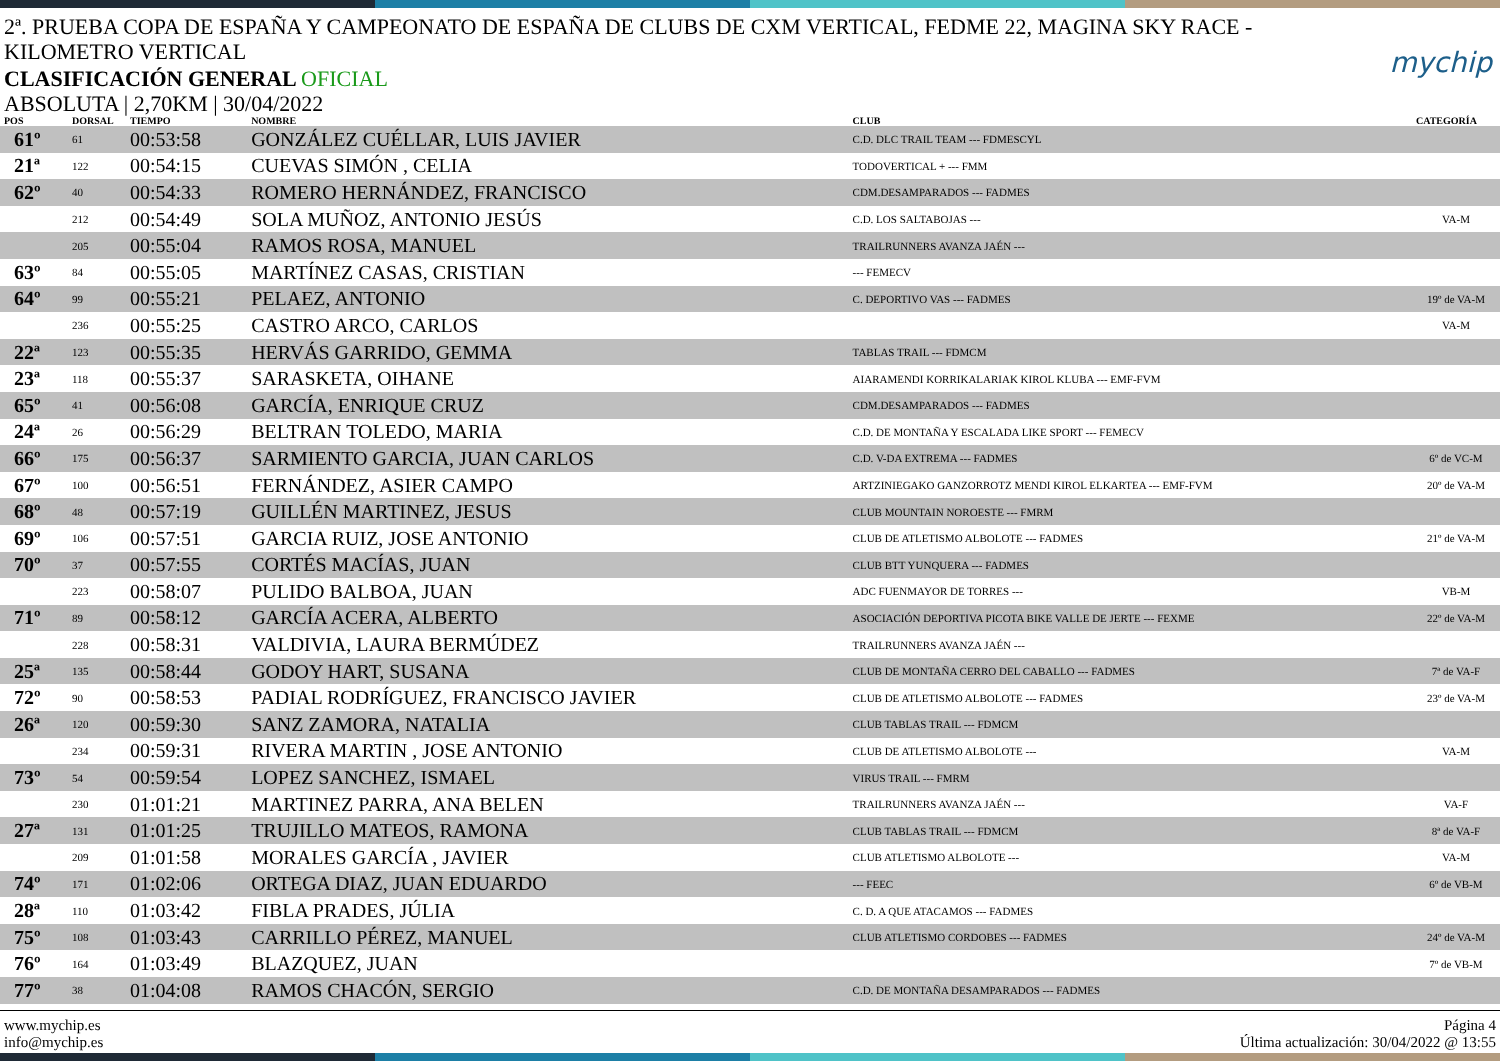2ª. PRUEBA COPA DE ESPAÑA Y CAMPEONATO DE ESPAÑA DE CLUBS DE CXM VERTICAL, FEDME 22, MAGINA SKY RACE - KILOMETRO VERTICAL
mychip
CLASIFICACIÓN GENERAL OFICIAL
ABSOLUTA | 2,70KM | 30/04/2022
| POS | DORSAL | TIEMPO | NOMBRE | CLUB | CATEGORÍA |
| --- | --- | --- | --- | --- | --- |
| 61º | 61 | 00:53:58 | GONZÁLEZ CUÉLLAR, LUIS JAVIER | C.D. DLC TRAIL TEAM --- FDMESCYL | |
| 21ª | 122 | 00:54:15 | CUEVAS SIMÓN , CELIA | TODOVERTICAL + --- FMM | |
| 62º | 40 | 00:54:33 | ROMERO HERNÁNDEZ, FRANCISCO | CDM.DESAMPARADOS --- FADMES | |
| | 212 | 00:54:49 | SOLA MUÑOZ, ANTONIO JESÚS | C.D. LOS SALTABOJAS --- | VA-M |
| | 205 | 00:55:04 | RAMOS ROSA, MANUEL | TRAILRUNNERS AVANZA JAÉN --- | |
| 63º | 84 | 00:55:05 | MARTÍNEZ CASAS, CRISTIAN | --- FEMECV | |
| 64º | 99 | 00:55:21 | PELAEZ, ANTONIO | C. DEPORTIVO VAS --- FADMES | 19º de VA-M |
| | 236 | 00:55:25 | CASTRO ARCO, CARLOS | | VA-M |
| 22ª | 123 | 00:55:35 | HERVÁS GARRIDO, GEMMA | TABLAS TRAIL --- FDMCM | |
| 23ª | 118 | 00:55:37 | SARASKETA, OIHANE | AIARAMENDI KORRIKALARIAK KIROL KLUBA --- EMF-FVM | |
| 65º | 41 | 00:56:08 | GARCÍA, ENRIQUE CRUZ | CDM.DESAMPARADOS --- FADMES | |
| 24ª | 26 | 00:56:29 | BELTRAN TOLEDO, MARIA | C.D. DE MONTAÑA Y ESCALADA LIKE SPORT --- FEMECV | |
| 66º | 175 | 00:56:37 | SARMIENTO GARCIA, JUAN CARLOS | C.D. V-DA EXTREMA --- FADMES | 6º de VC-M |
| 67º | 100 | 00:56:51 | FERNÁNDEZ, ASIER CAMPO | ARTZINIEGAKO GANZORROTZ MENDI KIROL ELKARTEA --- EMF-FVM | 20º de VA-M |
| 68º | 48 | 00:57:19 | GUILLÉN MARTINEZ, JESUS | CLUB MOUNTAIN NOROESTE --- FMRM | |
| 69º | 106 | 00:57:51 | GARCIA RUIZ, JOSE ANTONIO | CLUB DE ATLETISMO ALBOLOTE --- FADMES | 21º de VA-M |
| 70º | 37 | 00:57:55 | CORTÉS MACÍAS, JUAN | CLUB BTT YUNQUERA --- FADMES | |
| | 223 | 00:58:07 | PULIDO BALBOA, JUAN | ADC FUENMAYOR DE TORRES --- | VB-M |
| 71º | 89 | 00:58:12 | GARCÍA ACERA, ALBERTO | ASOCIACIÓN DEPORTIVA PICOTA BIKE VALLE DE JERTE --- FEXME | 22º de VA-M |
| | 228 | 00:58:31 | VALDIVIA, LAURA BERMÚDEZ | TRAILRUNNERS AVANZA JAÉN --- | |
| 25ª | 135 | 00:58:44 | GODOY HART, SUSANA | CLUB DE MONTAÑA CERRO DEL CABALLO --- FADMES | 7ª de VA-F |
| 72º | 90 | 00:58:53 | PADIAL RODRÍGUEZ, FRANCISCO JAVIER | CLUB DE ATLETISMO ALBOLOTE --- FADMES | 23º de VA-M |
| 26ª | 120 | 00:59:30 | SANZ ZAMORA, NATALIA | CLUB TABLAS TRAIL --- FDMCM | |
| | 234 | 00:59:31 | RIVERA MARTIN , JOSE ANTONIO | CLUB DE ATLETISMO ALBOLOTE --- | VA-M |
| 73º | 54 | 00:59:54 | LOPEZ SANCHEZ, ISMAEL | VIRUS TRAIL --- FMRM | |
| | 230 | 01:01:21 | MARTINEZ PARRA, ANA BELEN | TRAILRUNNERS AVANZA JAÉN --- | VA-F |
| 27ª | 131 | 01:01:25 | TRUJILLO MATEOS, RAMONA | CLUB TABLAS TRAIL --- FDMCM | 8ª de VA-F |
| | 209 | 01:01:58 | MORALES GARCÍA , JAVIER | CLUB ATLETISMO ALBOLOTE --- | VA-M |
| 74º | 171 | 01:02:06 | ORTEGA DIAZ, JUAN EDUARDO | --- FEEC | 6º de VB-M |
| 28ª | 110 | 01:03:42 | FIBLA PRADES, JÚLIA | C. D. A QUE ATACAMOS --- FADMES | |
| 75º | 108 | 01:03:43 | CARRILLO PÉREZ, MANUEL | CLUB ATLETISMO CORDOBES --- FADMES | 24º de VA-M |
| 76º | 164 | 01:03:49 | BLAZQUEZ, JUAN | | 7º de VB-M |
| 77º | 38 | 01:04:08 | RAMOS CHACÓN, SERGIO | C.D. DE MONTAÑA DESAMPARADOS --- FADMES | |
www.mychip.es
info@mychip.es
Página 4
Última actualización: 30/04/2022 @ 13:55